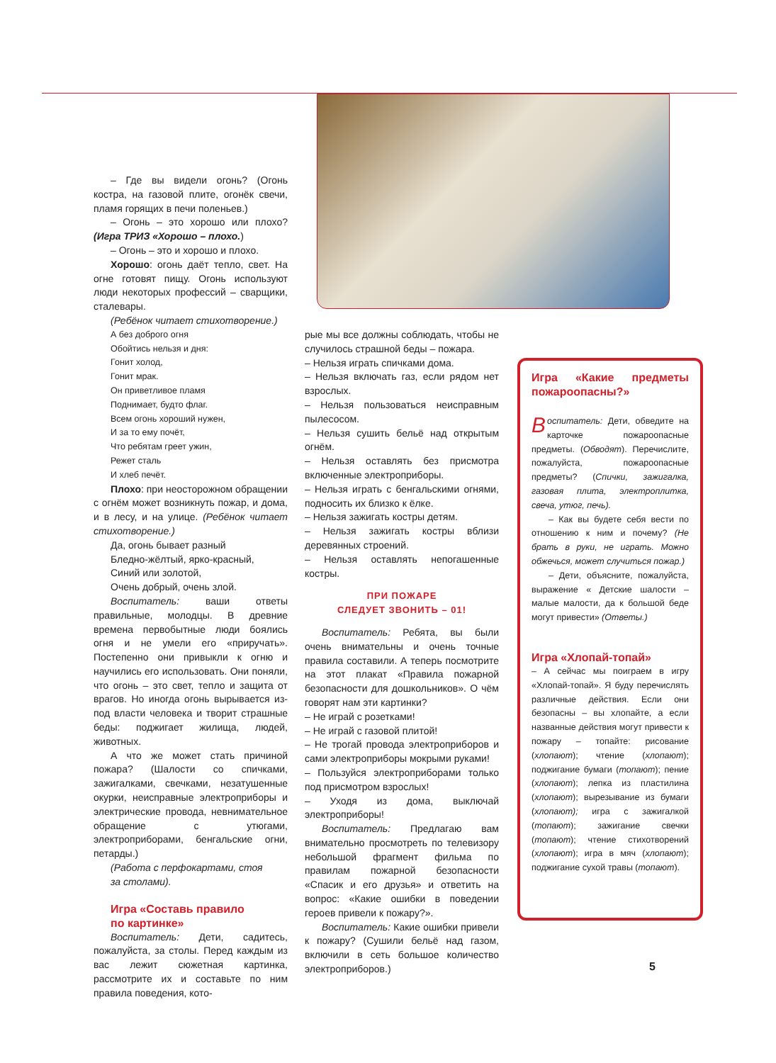– Где вы видели огонь? (Огонь костра, на газовой плите, огонёк свечи, пламя горящих в печи поленьев.)
– Огонь – это хорошо или плохо? (Игра ТРИЗ «Хорошо – плохо.)
– Огонь – это и хорошо и плохо.
Хорошо: огонь даёт тепло, свет. На огне готовят пищу. Огонь используют люди некоторых профессий – сварщики, сталевары.
(Ребёнок читает стихотворение.)
А без доброго огня
Обойтись нельзя и дня:
Гонит холод,
Гонит мрак.
Он приветливое пламя
Поднимает, будто флаг.
Всем огонь хороший нужен,
И за то ему почёт,
Что ребятам греет ужин,
Режет сталь
И хлеб печёт.
Плохо: при неосторожном обращении с огнём может возникнуть пожар, и дома, и в лесу, и на улице. (Ребёнок читает стихотворение.)
Да, огонь бывает разный
Бледно-жёлтый, ярко-красный,
Синий или золотой,
Очень добрый, очень злой.
Воспитатель: ваши ответы правильные, молодцы. В древние времена первобытные люди боялись огня и не умели его «приручать». Постепенно они привыкли к огню и научились его использовать. Они поняли, что огонь – это свет, тепло и защита от врагов. Но иногда огонь вырывается из-под власти человека и творит страшные беды: поджигает жилища, людей, животных.
А что же может стать причиной пожара? (Шалости со спичками, зажигалками, свечками, незатушенные окурки, неисправные электроприборы и электрические провода, невнимательное обращение с утюгами, электроприборами, бенгальские огни, петарды.)
(Работа с перфокартами, стоя
за столами).
Игра «Составь правило
по картинке»
Воспитатель: Дети, садитесь, пожалуйста, за столы. Перед каждым из вас лежит сюжетная картинка, рассмотрите их и составьте по ним правила поведения, кото-
рые мы все должны соблюдать, чтобы не случилось страшной беды – пожара.
– Нельзя играть спичками дома.
– Нельзя включать газ, если рядом нет взрослых.
– Нельзя пользоваться неисправным пылесосом.
– Нельзя сушить бельё над открытым огнём.
– Нельзя оставлять без присмотра включенные электроприборы.
– Нельзя играть с бенгальскими огнями, подносить их близко к ёлке.
– Нельзя зажигать костры детям.
– Нельзя зажигать костры вблизи деревянных строений.
– Нельзя оставлять непогашенные костры.
ПРИ ПОЖАРЕ
СЛЕДУЕТ ЗВОНИТЬ – 01!
Воспитатель: Ребята, вы были очень внимательны и очень точные правила составили. А теперь посмотрите на этот плакат «Правила пожарной безопасности для дошкольников». О чём говорят нам эти картинки?
– Не играй с розетками!
– Не играй с газовой плитой!
– Не трогай провода электроприборов и сами электроприборы мокрыми руками!
– Пользуйся электроприборами только под присмотром взрослых!
– Уходя из дома, выключай электроприборы!
Воспитатель: Предлагаю вам внимательно просмотреть по телевизору небольшой фрагмент фильма по правилам пожарной безопасности «Спасик и его друзья» и ответить на вопрос: «Какие ошибки в поведении героев привели к пожару?».
Воспитатель: Какие ошибки привели к пожару? (Сушили бельё над газом, включили в сеть большое количество электроприборов.)
Игра «Какие предметы пожароопасны?»
Воспитатель: Дети, обведите на карточке пожароопасные предметы. (Обводят). Перечислите, пожалуйста, пожароопасные предметы? (Спички, зажигалка, газовая плита, электроплитка, свеча, утюг, печь).
– Как вы будете себя вести по отношению к ним и почему? (Не брать в руки, не играть. Можно обжечься, может случиться пожар.)
– Дети, объясните, пожалуйста, выражение « Детские шалости – малые малости, да к большой беде могут привести» (Ответы.)
Игра «Хлопай-топай»
– А сейчас мы поиграем в игру «Хлопай-топай». Я буду перечислять различные действия. Если они безопасны – вы хлопайте, а если названные действия могут привести к пожару – топайте: рисование (хлопают); чтение (хлопают); поджигание бумаги (топают); пение (хлопают); лепка из пластилина (хлопают); вырезывание из бумаги (хлопают); игра с зажигалкой (топают); зажигание свечки (топают); чтение стихотворений (хлопают); игра в мяч (хлопают); поджигание сухой травы (топают).
5